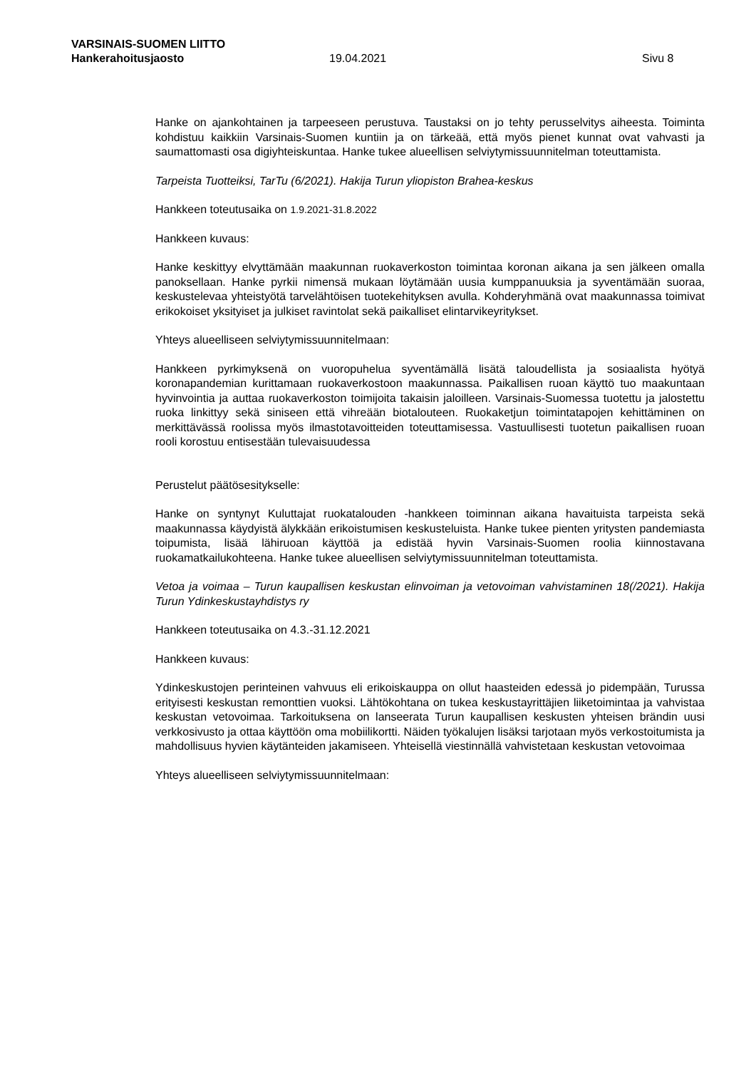VARSINAIS-SUOMEN LIITTO
Hankerahoitusjaosto 19.04.2021 Sivu 8
Hanke on ajankohtainen ja tarpeeseen perustuva. Taustaksi on jo tehty perusselvitys aiheesta. Toiminta kohdistuu kaikkiin Varsinais-Suomen kuntiin ja on tärkeää, että myös pienet kunnat ovat vahvasti ja saumattomasti osa digiyhteiskuntaa. Hanke tukee alueellisen selviytymissuunnitelman toteuttamista.
Tarpeista Tuotteiksi, TarTu (6/2021). Hakija Turun yliopiston Brahea-keskus
Hankkeen toteutusaika on 1.9.2021-31.8.2022
Hankkeen kuvaus:
Hanke keskittyy elvyttämään maakunnan ruokaverkoston toimintaa koronan aikana ja sen jälkeen omalla panoksellaan. Hanke pyrkii nimensä mukaan löytämään uusia kumppanuuksia ja syventämään suoraa, keskustelevaa yhteistyötä tarvelähtöisen tuotekehityksen avulla. Kohderyhmänä ovat maakunnassa toimivat erikokoiset yksityiset ja julkiset ravintolat sekä paikalliset elintarvikeyritykset.
Yhteys alueelliseen selviytymissuunnitelmaan:
Hankkeen pyrkimyksenä on vuoropuhelua syventämällä lisätä taloudellista ja sosiaalista hyötyä koronapandemian kurittamaan ruokaverkostoon maakunnassa. Paikallisen ruoan käyttö tuo maakuntaan hyvinvointia ja auttaa ruokaverkoston toimijoita takaisin jaloilleen. Varsinais-Suomessa tuotettu ja jalostettu ruoka linkittyy sekä siniseen että vihreään biotalouteen. Ruokaketjun toimintatapojen kehittäminen on merkittävässä roolissa myös ilmastotavoitteiden toteuttamisessa. Vastuullisesti tuotetun paikallisen ruoan rooli korostuu entisestään tulevaisuudessa
Perustelut päätösesitykselle:
Hanke on syntynyt Kuluttajat ruokatalouden -hankkeen toiminnan aikana havaituista tarpeista sekä maakunnassa käydyistä älykkään erikoistumisen keskusteluista. Hanke tukee pienten yritysten pandemiasta toipumista, lisää lähiruoan käyttöä ja edistää hyvin Varsinais-Suomen roolia kiinnostavana ruokamatkailukohteena. Hanke tukee alueellisen selviytymissuunnitelman toteuttamista.
Vetoa ja voimaa – Turun kaupallisen keskustan elinvoiman ja vetovoiman vahvistaminen 18(/2021). Hakija Turun Ydinkeskustayhdistys ry
Hankkeen toteutusaika on 4.3.-31.12.2021
Hankkeen kuvaus:
Ydinkeskustojen perinteinen vahvuus eli erikoiskauppa on ollut haasteiden edessä jo pidempään, Turussa erityisesti keskustan remonttien vuoksi. Lähtökohtana on tukea keskustayrittäjien liiketoimintaa ja vahvistaa keskustan vetovoimaa. Tarkoituksena on lanseerata Turun kaupallisen keskusten yhteisen brändin uusi verkkosivusto ja ottaa käyttöön oma mobiilikortti. Näiden työkalujen lisäksi tarjotaan myös verkostoitumista ja mahdollisuus hyvien käytänteiden jakamiseen. Yhteisellä viestinnällä vahvistetaan keskustan vetovoimaa
Yhteys alueelliseen selviytymissuunnitelmaan: